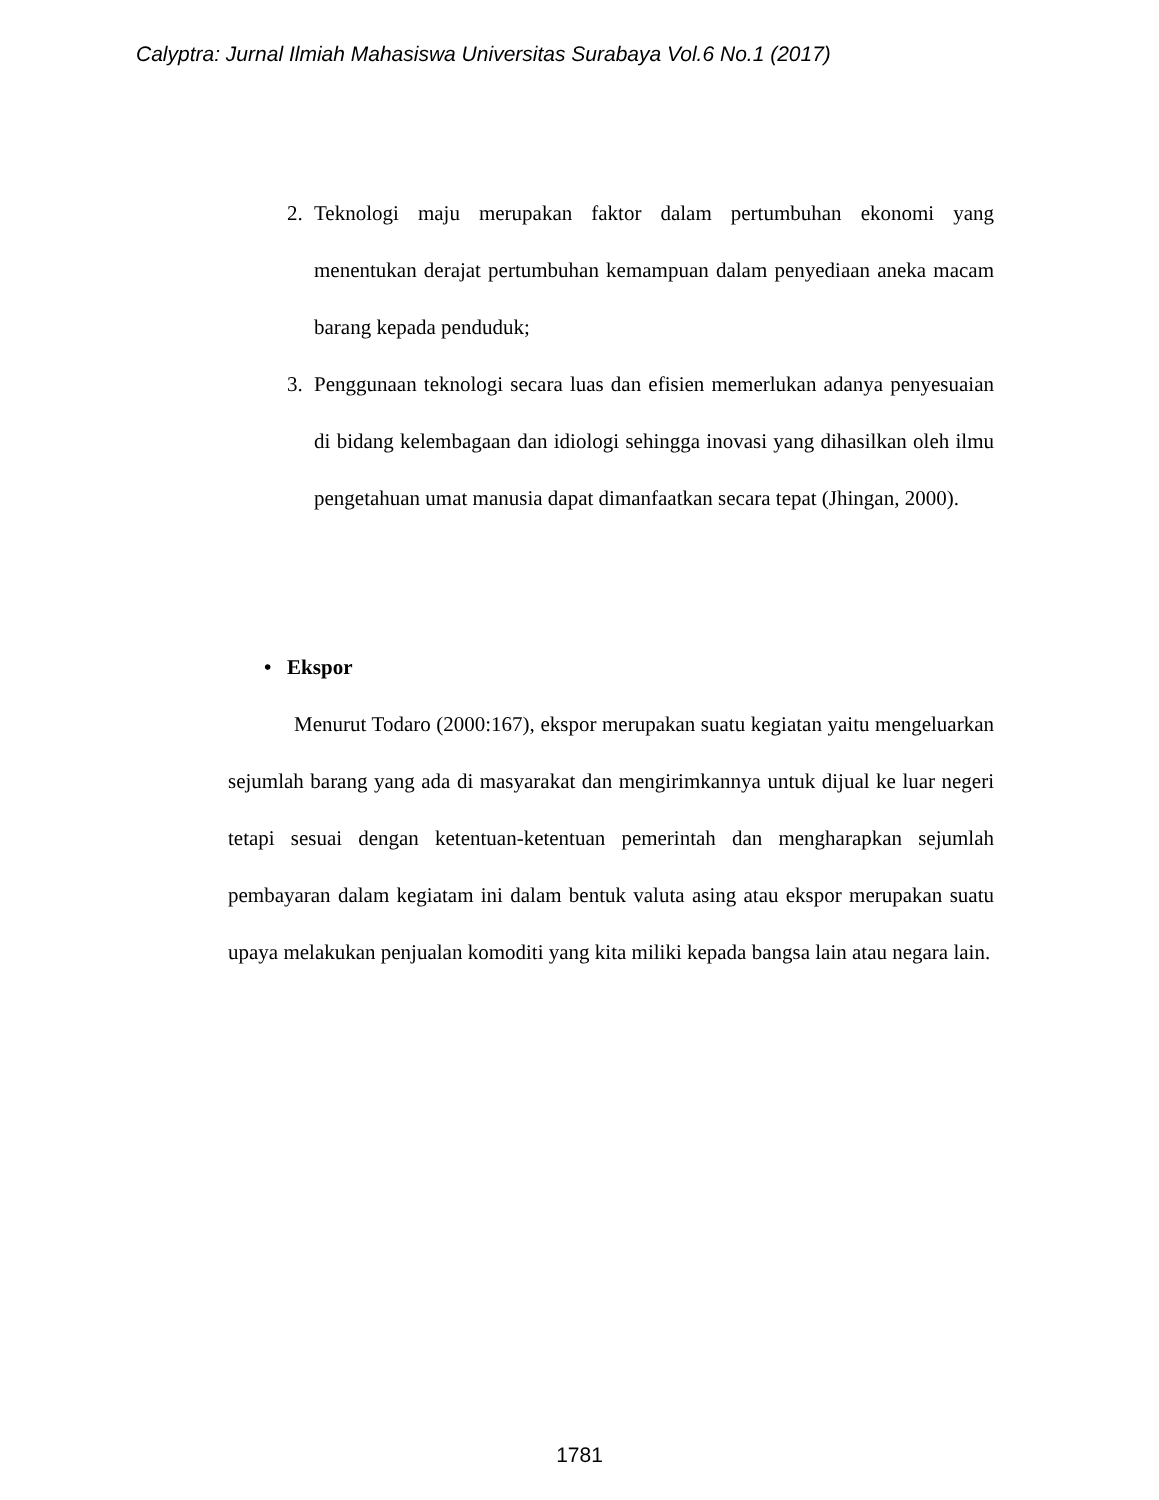Calyptra: Jurnal Ilmiah Mahasiswa Universitas Surabaya Vol.6 No.1 (2017)
2. Teknologi maju merupakan faktor dalam pertumbuhan ekonomi yang menentukan derajat pertumbuhan kemampuan dalam penyediaan aneka macam barang kepada penduduk;
3. Penggunaan teknologi secara luas dan efisien memerlukan adanya penyesuaian di bidang kelembagaan dan idiologi sehingga inovasi yang dihasilkan oleh ilmu pengetahuan umat manusia dapat dimanfaatkan secara tepat (Jhingan, 2000).
• Ekspor
Menurut Todaro (2000:167), ekspor merupakan suatu kegiatan yaitu mengeluarkan sejumlah barang yang ada di masyarakat dan mengirimkannya untuk dijual ke luar negeri tetapi sesuai dengan ketentuan-ketentuan pemerintah dan mengharapkan sejumlah pembayaran dalam kegiatam ini dalam bentuk valuta asing atau ekspor merupakan suatu upaya melakukan penjualan komoditi yang kita miliki kepada bangsa lain atau negara lain.
1781